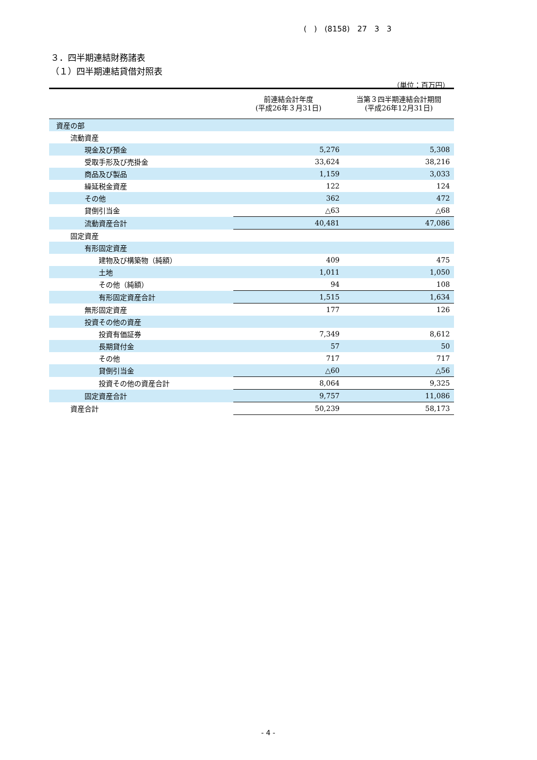( ) (8158) 27 3 3
３．四半期連結財務諸表
（１）四半期連結貸借対照表
（単位：百万円）
| | 前連結会計年度 (平成26年３月31日) | 当第３四半期連結会計期間 (平成26年12月31日) |
| --- | --- | --- |
| 資産の部 | | |
| 流動資産 | | |
| 現金及び預金 | 5,276 | 5,308 |
| 受取手形及び売掛金 | 33,624 | 38,216 |
| 商品及び製品 | 1,159 | 3,033 |
| 繰延税金資産 | 122 | 124 |
| その他 | 362 | 472 |
| 貸倒引当金 | △63 | △68 |
| 流動資産合計 | 40,481 | 47,086 |
| 固定資産 | | |
| 有形固定資産 | | |
| 建物及び構築物（純額） | 409 | 475 |
| 土地 | 1,011 | 1,050 |
| その他（純額） | 94 | 108 |
| 有形固定資産合計 | 1,515 | 1,634 |
| 無形固定資産 | 177 | 126 |
| 投資その他の資産 | | |
| 投資有価証券 | 7,349 | 8,612 |
| 長期貸付金 | 57 | 50 |
| その他 | 717 | 717 |
| 貸倒引当金 | △60 | △56 |
| 投資その他の資産合計 | 8,064 | 9,325 |
| 固定資産合計 | 9,757 | 11,086 |
| 資産合計 | 50,239 | 58,173 |
- 4 -